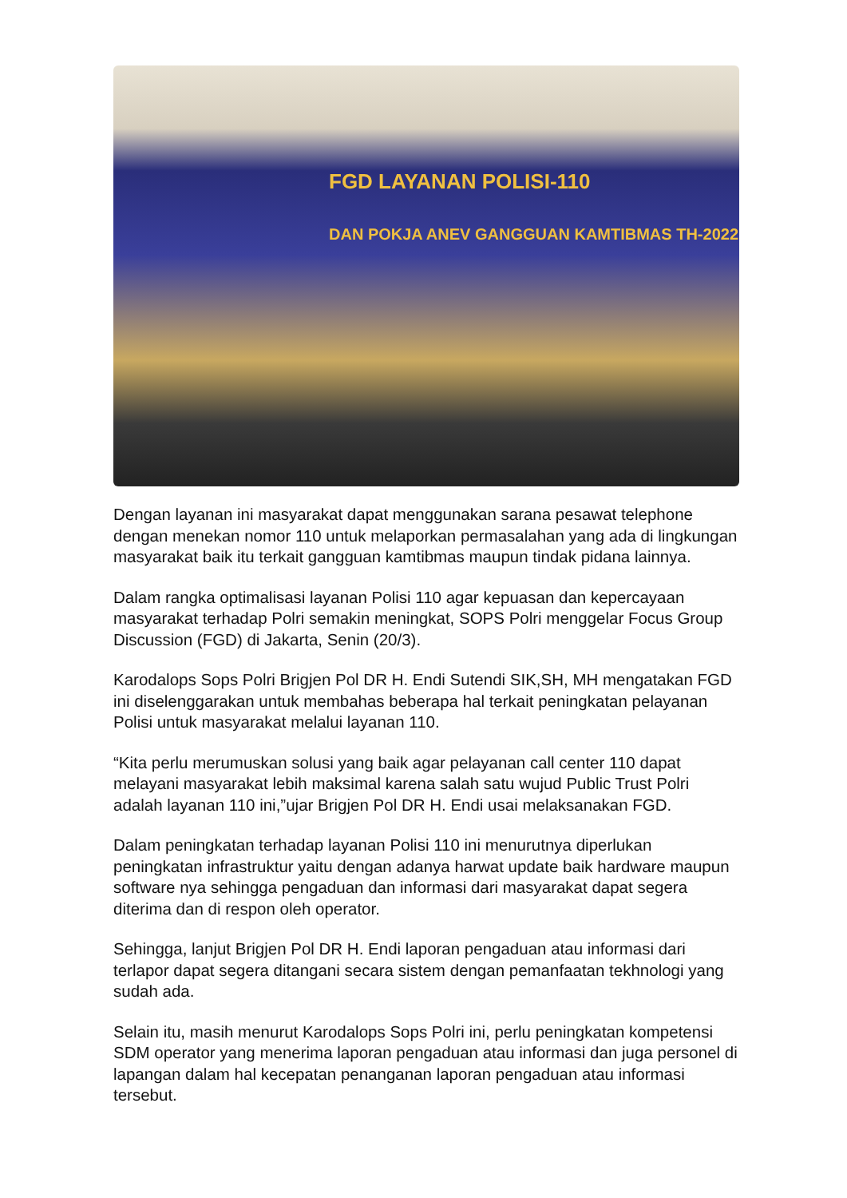FGD LAYANAN POLISI-110
DAN POKJA ANEV GANGGUAN KAMTIBMAS TH-2022
Dengan layanan ini masyarakat dapat menggunakan sarana pesawat telephone dengan menekan nomor 110 untuk melaporkan permasalahan yang ada di lingkungan masyarakat baik itu terkait gangguan kamtibmas maupun tindak pidana lainnya.
Dalam rangka optimalisasi layanan Polisi 110 agar kepuasan dan kepercayaan masyarakat terhadap Polri semakin meningkat, SOPS Polri menggelar Focus Group Discussion (FGD) di Jakarta, Senin (20/3).
Karodalops Sops Polri Brigjen Pol DR H. Endi Sutendi SIK,SH, MH mengatakan FGD ini diselenggarakan untuk membahas beberapa hal terkait peningkatan pelayanan Polisi untuk masyarakat melalui layanan 110.
“Kita perlu merumuskan solusi yang baik agar pelayanan call center 110 dapat melayani masyarakat lebih maksimal karena salah satu wujud Public Trust Polri adalah layanan 110 ini,”ujar Brigjen Pol DR H. Endi usai melaksanakan FGD.
Dalam peningkatan terhadap layanan Polisi 110 ini menurutnya diperlukan peningkatan infrastruktur yaitu dengan adanya harwat update baik hardware maupun software nya sehingga pengaduan dan informasi dari masyarakat dapat segera diterima dan di respon oleh operator.
Sehingga, lanjut Brigjen Pol DR H. Endi laporan pengaduan atau informasi dari terlapor dapat segera ditangani secara sistem dengan pemanfaatan tekhnologi yang sudah ada.
Selain itu, masih menurut Karodalops Sops Polri ini, perlu peningkatan kompetensi SDM operator yang menerima laporan pengaduan atau informasi dan juga personel di lapangan dalam hal kecepatan penanganan laporan pengaduan atau informasi tersebut.